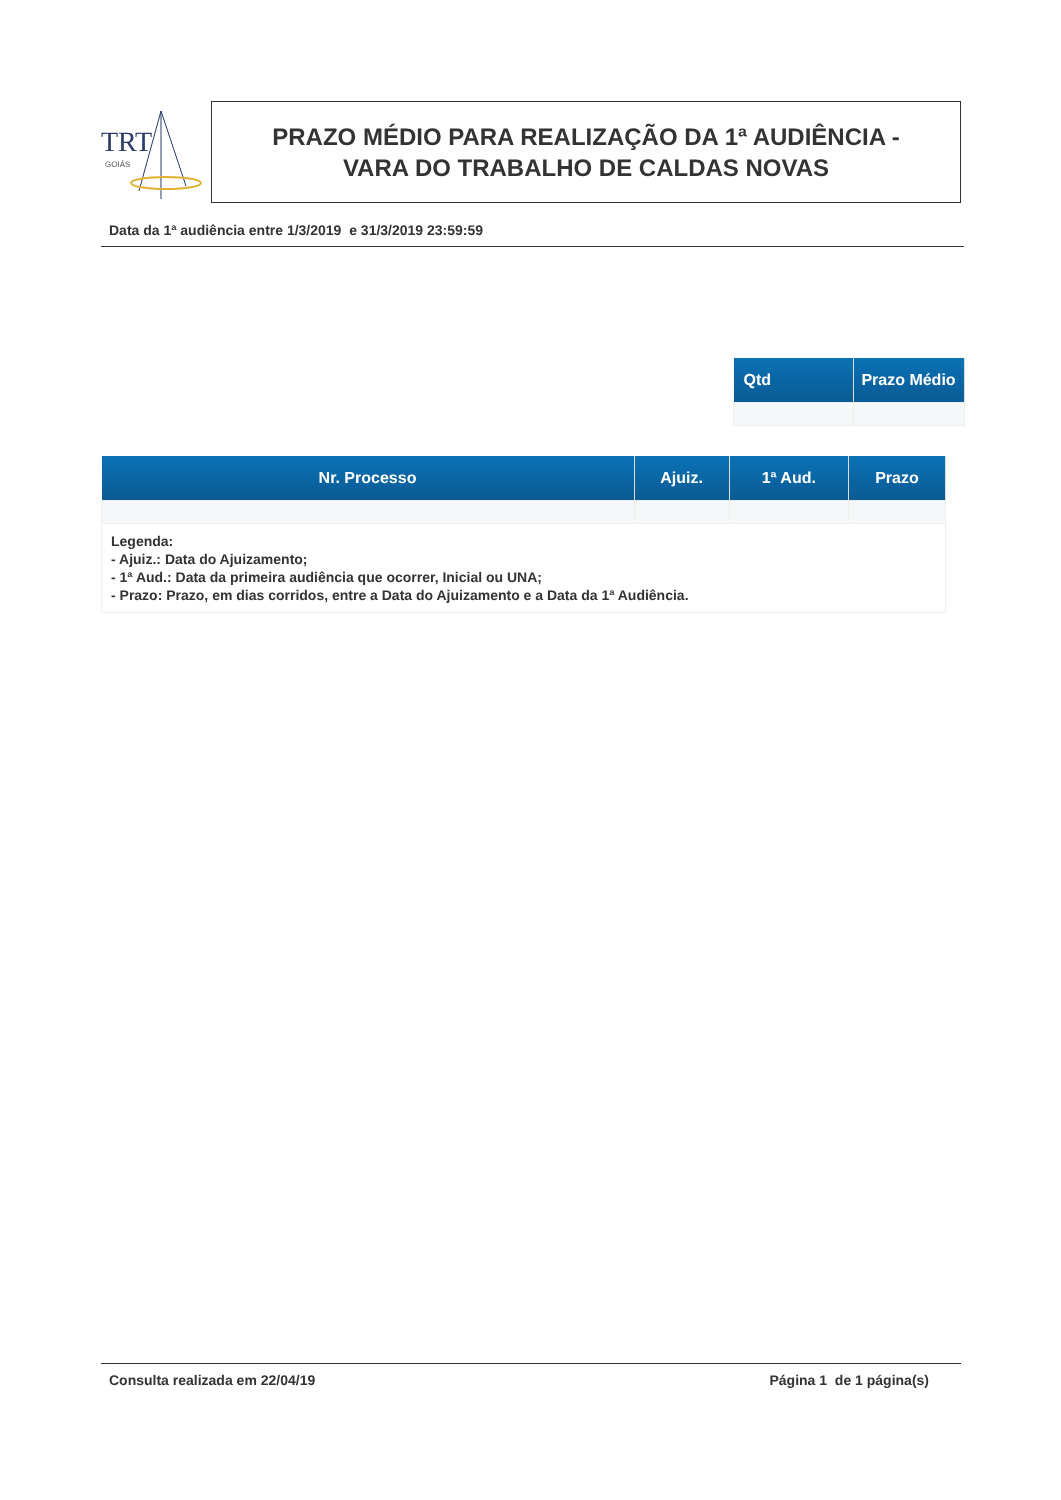TRT
GOIÁS
PRAZO MÉDIO PARA REALIZAÇÃO DA 1ª AUDIÊNCIA -
VARA DO TRABALHO DE CALDAS NOVAS
Data da 1ª audiência entre 1/3/2019 e 31/3/2019 23:59:59
| Qtd | Prazo Médio |
| --- | --- |
| Nr. Processo | Ajuiz. | 1ª Aud. | Prazo |
| --- | --- | --- | --- |
| Legenda: - Ajuiz.: Data do Ajuizamento; - 1ª Aud.: Data da primeira audiência que ocorrer, Inicial ou UNA; - Prazo: Prazo, em dias corridos, entre a Data do Ajuizamento e a Data da 1ª Audiência. | | | |
Consulta realizada em 22/04/19 Página 1 de 1 página(s)